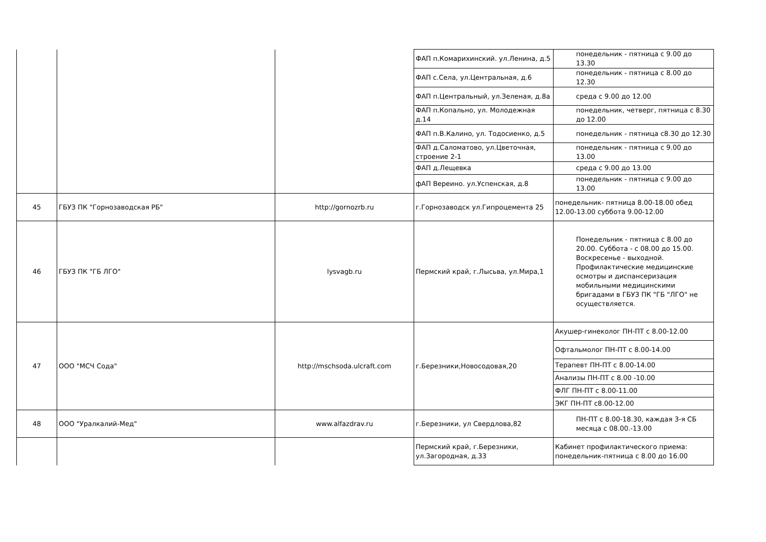| | | | ФАП п.Комарихинский. ул.Ленина, д.5 | понедельник - пятница с 9.00 до 13.30 |
| | | | ФАП с.Села, ул.Центральная, д.6 | понедельник - пятница с 8.00 до 12.30 |
| | | | ФАП п.Центральный, ул.Зеленая, д.8а | среда с 9.00 до 12.00 |
| | | | ФАП п.Копально, ул. Молодежная д.14 | понедельник, четверг, пятница с 8.30 до 12.00 |
| | | | ФАП п.В.Калино, ул. Тодосиенко, д.5 | понедельник - пятница с8.30 до 12.30 |
| | | | ФАП д.Саломатово, ул.Цветочная, строение 2-1 | понедельник - пятница с 9.00 до 13.00 |
| | | | ФАП д.Лещевка | среда с 9.00 до 13.00 |
| | | | фАП Вереино. ул.Успенская, д.8 | понедельник - пятница с 9.00 до 13.00 |
| 45 | ГБУЗ ПК "Горнозаводская РБ" | http://gornozrb.ru | г.Горнозаводск ул.Гипроцемента 25 | понедельник- пятница 8.00-18.00 обед 12.00-13.00 суббота 9.00-12.00 |
| 46 | ГБУЗ ПК "ГБ ЛГО" | lysvagb.ru | Пермский край, г.Лысьва, ул.Мира,1 | Понедельник - пятница с 8.00 до 20.00. Суббота - с 08.00 до 15.00. Воскресенье - выходной. Профилактические медицинские осмотры и диспансеризация мобильными медицинскими бригадами в ГБУЗ ПК "ГБ "ЛГО" не осуществляется. |
| 47 | ООО "МСЧ Сода" | http://mschsoda.ulcraft.com | г.Березники,Новосодовая,20 | Акушер-гинеколог ПН-ПТ с 8.00-12.00 |
| | | | | Офтальмолог ПН-ПТ с 8.00-14.00 |
| | | | | Терапевт ПН-ПТ с 8.00-14.00 |
| | | | | Анализы ПН-ПТ с 8.00 -10.00 |
| | | | | ФЛГ ПН-ПТ с 8.00-11.00 |
| | | | | ЭКГ ПН-ПТ с8.00-12.00 |
| 48 | ООО "Уралкалий-Мед" | www.alfazdrav.ru | г.Березники, ул Свердлова,82 | ПН-ПТ с 8.00-18.30, каждая 3-я СБ месяца с 08.00.-13.00 |
| | | | Пермский край, г.Березники, ул.Загородная, д.33 | Кабинет профилактического приема: понедельник-пятница с 8.00 до 16.00 |